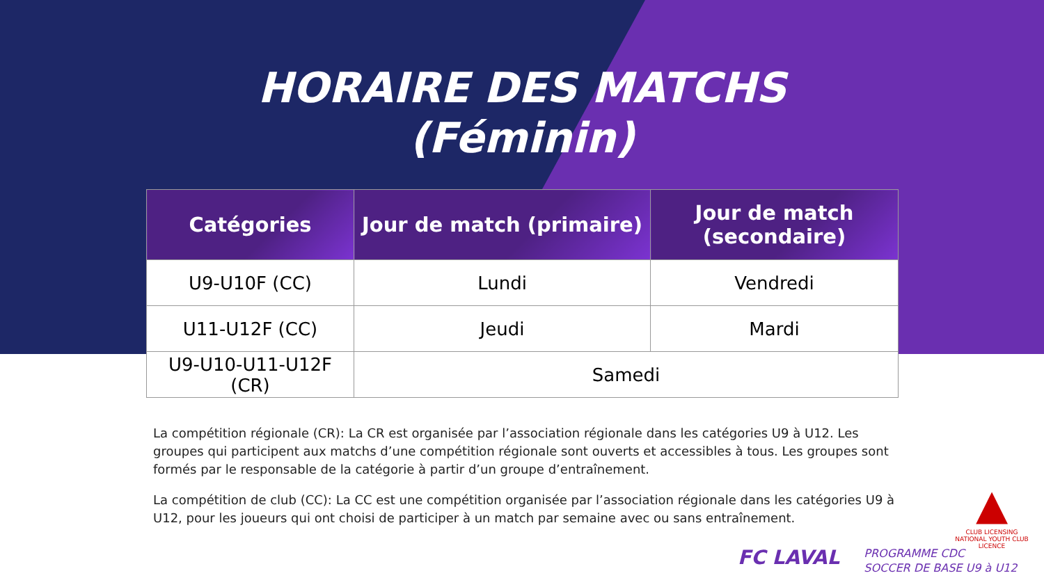HORAIRE DES MATCHS
(Féminin)
| Catégories | Jour de match (primaire) | Jour de match (secondaire) |
| --- | --- | --- |
| U9-U10F (CC) | Lundi | Vendredi |
| U11-U12F (CC) | Jeudi | Mardi |
| U9-U10-U11-U12F (CR) | Samedi | |
La compétition régionale (CR): La CR est organisée par l’association régionale dans les catégories U9 à U12. Les groupes qui participent aux matchs d’une compétition régionale sont ouverts et accessibles à tous. Les groupes sont formés par le responsable de la catégorie à partir d’un groupe d’entraînement.
La compétition de club (CC): La CC est une compétition organisée par l’association régionale dans les catégories U9 à U12, pour les joueurs qui ont choisi de participer à un match par semaine avec ou sans entraînement.
▲
CLUB LICENSING
NATIONAL YOUTH CLUB LICENCE
FC LAVAL
PROGRAMME CDC
SOCCER DE BASE U9 à U12